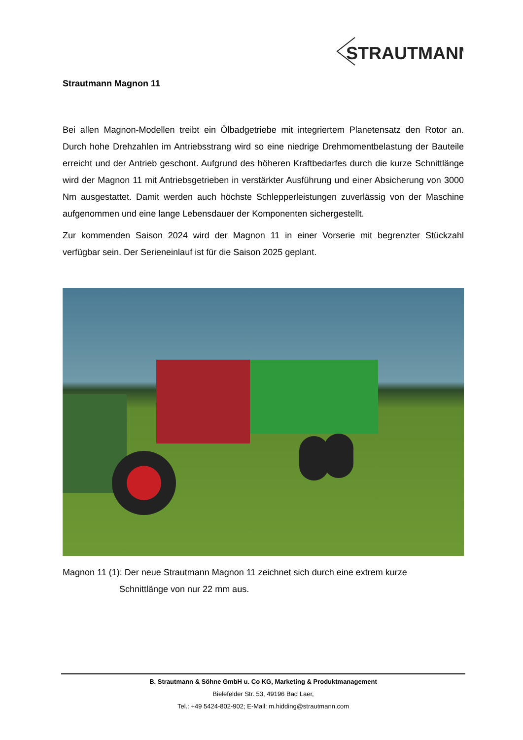STRAUTMANN
Strautmann Magnon 11
Bei allen Magnon-Modellen treibt ein Ölbadgetriebe mit integriertem Planetensatz den Rotor an. Durch hohe Drehzahlen im Antriebsstrang wird so eine niedrige Drehmomentbelastung der Bauteile erreicht und der Antrieb geschont. Aufgrund des höheren Kraftbedarfes durch die kurze Schnittlänge wird der Magnon 11 mit Antriebsgetrieben in verstärkter Ausführung und einer Absicherung von 3000 Nm ausgestattet. Damit werden auch höchste Schlepperleistungen zuverlässig von der Maschine aufgenommen und eine lange Lebensdauer der Komponenten sichergestellt.
Zur kommenden Saison 2024 wird der Magnon 11 in einer Vorserie mit begrenzter Stückzahl verfügbar sein. Der Serieneinlauf ist für die Saison 2025 geplant.
Magnon 11 (1): Der neue Strautmann Magnon 11 zeichnet sich durch eine extrem kurze
Schnittlänge von nur 22 mm aus.
B. Strautmann & Söhne GmbH u. Co KG, Marketing & Produktmanagement
Bielefelder Str. 53, 49196 Bad Laer,
Tel.: +49 5424-802-902; E-Mail: m.hidding@strautmann.com